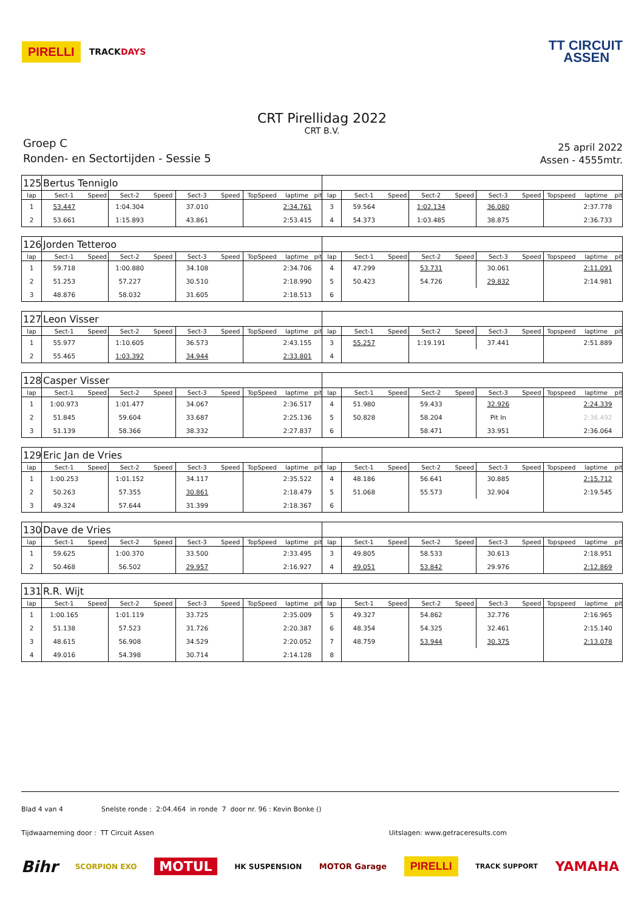PIRELLI TRACKDAYS
TT CIRCUIT
ASSEN
CRT Pirellidag 2022
CRT B.V.
Groep C
Ronden- en Sectortijden - Sessie 5
25 april 2022
Assen - 4555mtr.
| 125 | Bertus Tenniglo | | | | | | | | | | | | | | | | | | |
| lap | Sect-1 | Speed | Sect-2 | Speed | Sect-3 | Speed | TopSpeed | laptime | pit | lap | Sect-1 | Speed | Sect-2 | Speed | Sect-3 | Speed | Topspeed | laptime | pit |
| 1 | 53.447 | | 1:04.304 | | 37.010 | | | 2:34.761 | | 3 | 59.564 | | 1:02.134 | | 36.080 | | | 2:37.778 | |
| 2 | 53.661 | | 1:15.893 | | 43.861 | | | 2:53.415 | | 4 | 54.373 | | 1:03.485 | | 38.875 | | | 2:36.733 | |
| 126 | Jorden Tetteroo | | | | | | | | | | | | | | | | | | |
| lap | Sect-1 | Speed | Sect-2 | Speed | Sect-3 | Speed | TopSpeed | laptime | pit | lap | Sect-1 | Speed | Sect-2 | Speed | Sect-3 | Speed | Topspeed | laptime | pit |
| 1 | 59.718 | | 1:00.880 | | 34.108 | | | 2:34.706 | | 4 | 47.299 | | 53.731 | | 30.061 | | | 2:11.091 | |
| 2 | 51.253 | | 57.227 | | 30.510 | | | 2:18.990 | | 5 | 50.423 | | 54.726 | | 29.832 | | | 2:14.981 | |
| 3 | 48.876 | | 58.032 | | 31.605 | | | 2:18.513 | | 6 | | | | | | | | | |
| 127 | Leon Visser | | | | | | | | | | | | | | | | | | |
| lap | Sect-1 | Speed | Sect-2 | Speed | Sect-3 | Speed | TopSpeed | laptime | pit | lap | Sect-1 | Speed | Sect-2 | Speed | Sect-3 | Speed | Topspeed | laptime | pit |
| 1 | 55.977 | | 1:10.605 | | 36.573 | | | 2:43.155 | | 3 | 55.257 | | 1:19.191 | | 37.441 | | | 2:51.889 | |
| 2 | 55.465 | | 1:03.392 | | 34.944 | | | 2:33.801 | | 4 | | | | | | | | | |
| 128 | Casper Visser | | | | | | | | | | | | | | | | | | |
| lap | Sect-1 | Speed | Sect-2 | Speed | Sect-3 | Speed | TopSpeed | laptime | pit | lap | Sect-1 | Speed | Sect-2 | Speed | Sect-3 | Speed | Topspeed | laptime | pit |
| 1 | 1:00.973 | | 1:01.477 | | 34.067 | | | 2:36.517 | | 4 | 51.980 | | 59.433 | | 32.926 | | | 2:24.339 | |
| 2 | 51.845 | | 59.604 | | 33.687 | | | 2:25.136 | | 5 | 50.828 | | 58.204 | | Pit In | | | 2:36.492 | |
| 3 | 51.139 | | 58.366 | | 38.332 | | | 2:27.837 | | 6 | | | 58.471 | | 33.951 | | | 2:36.064 | |
| 129 | Eric Jan de Vries | | | | | | | | | | | | | | | | | | |
| lap | Sect-1 | Speed | Sect-2 | Speed | Sect-3 | Speed | TopSpeed | laptime | pit | lap | Sect-1 | Speed | Sect-2 | Speed | Sect-3 | Speed | Topspeed | laptime | pit |
| 1 | 1:00.253 | | 1:01.152 | | 34.117 | | | 2:35.522 | | 4 | 48.186 | | 56.641 | | 30.885 | | | 2:15.712 | |
| 2 | 50.263 | | 57.355 | | 30.861 | | | 2:18.479 | | 5 | 51.068 | | 55.573 | | 32.904 | | | 2:19.545 | |
| 3 | 49.324 | | 57.644 | | 31.399 | | | 2:18.367 | | 6 | | | | | | | | | |
| 130 | Dave de Vries | | | | | | | | | | | | | | | | | | |
| lap | Sect-1 | Speed | Sect-2 | Speed | Sect-3 | Speed | TopSpeed | laptime | pit | lap | Sect-1 | Speed | Sect-2 | Speed | Sect-3 | Speed | Topspeed | laptime | pit |
| 1 | 59.625 | | 1:00.370 | | 33.500 | | | 2:33.495 | | 3 | 49.805 | | 58.533 | | 30.613 | | | 2:18.951 | |
| 2 | 50.468 | | 56.502 | | 29.957 | | | 2:16.927 | | 4 | 49.051 | | 53.842 | | 29.976 | | | 2:12.869 | |
| 131 | R.R. Wijt | | | | | | | | | | | | | | | | | | |
| lap | Sect-1 | Speed | Sect-2 | Speed | Sect-3 | Speed | TopSpeed | laptime | pit | lap | Sect-1 | Speed | Sect-2 | Speed | Sect-3 | Speed | Topspeed | laptime | pit |
| 1 | 1:00.165 | | 1:01.119 | | 33.725 | | | 2:35.009 | | 5 | 49.327 | | 54.862 | | 32.776 | | | 2:16.965 | |
| 2 | 51.138 | | 57.523 | | 31.726 | | | 2:20.387 | | 6 | 48.354 | | 54.325 | | 32.461 | | | 2:15.140 | |
| 3 | 48.615 | | 56.908 | | 34.529 | | | 2:20.052 | | 7 | 48.759 | | 53.944 | | 30.375 | | | 2:13.078 | |
| 4 | 49.016 | | 54.398 | | 30.714 | | | 2:14.128 | | 8 | | | | | | | | | |
Blad 4 van 4 Snelste ronde : 2:04.464 in ronde 7 door nr. 96 : Kevin Bonke ()
Tijdwaarneming door : TT Circuit Assen Uitslagen: www.getraceresults.com
Bihr SCORPION EXO MOTUL HK SUSPENSION MOTOR Garage PIRELLI TRACK SUPPORT YAMAHA